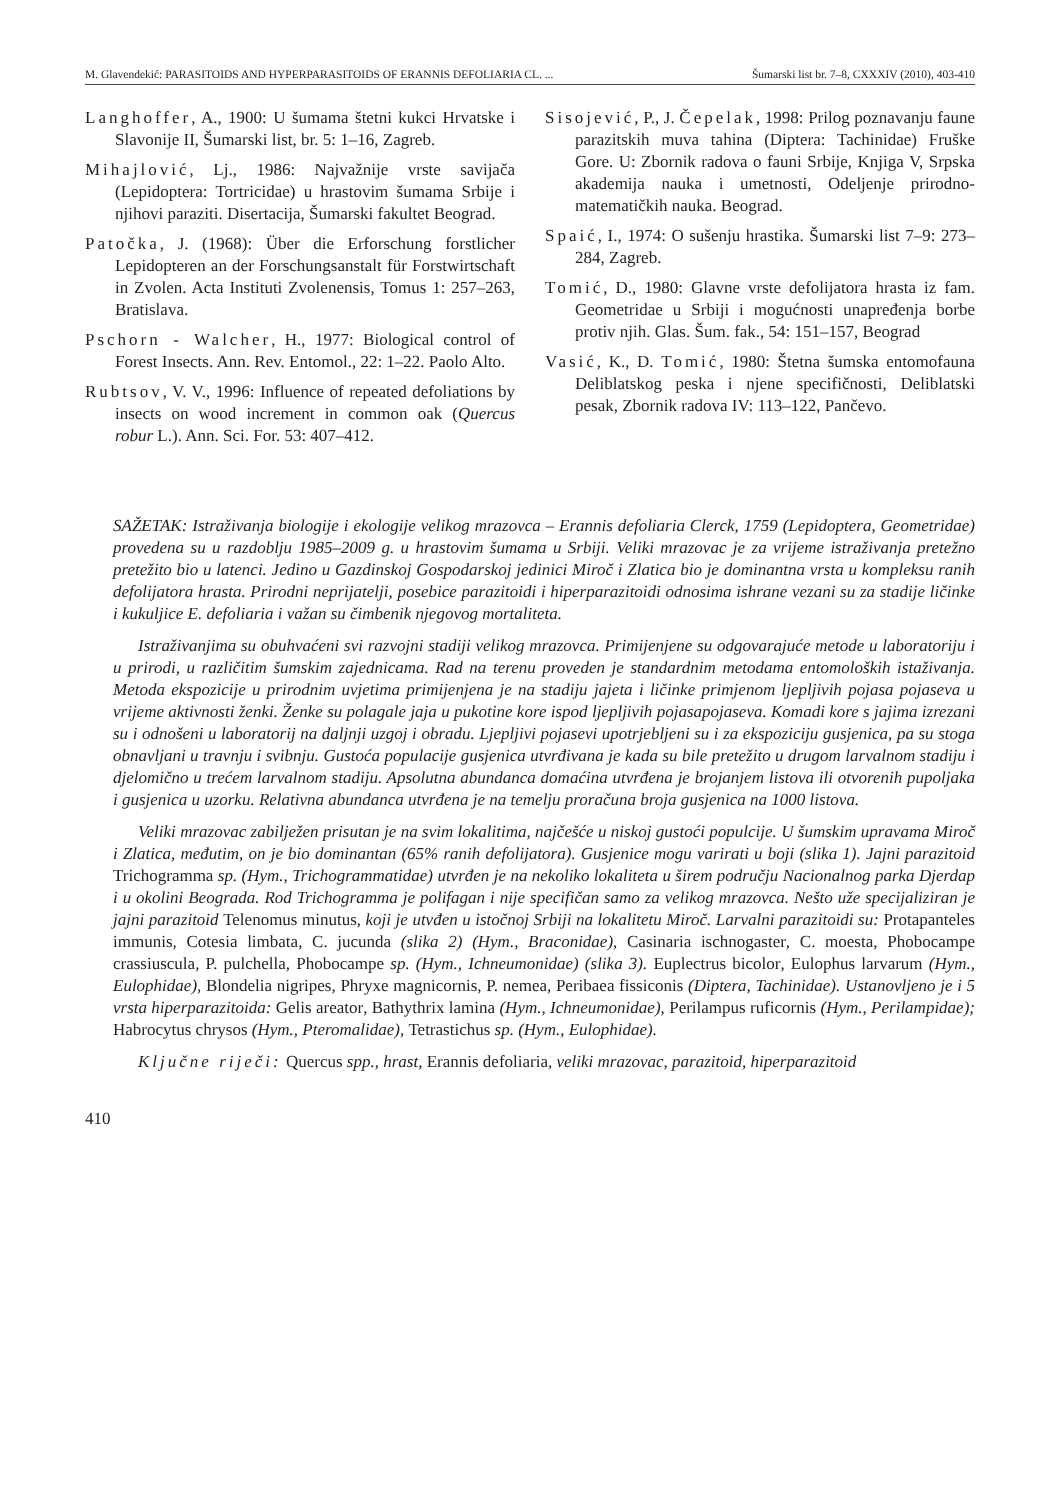M. Glavendekić: PARASITOIDS AND HYPERPARASITOIDS OF ERANNIS DEFOLIARIA CL. ... Šumarski list br. 7–8, CXXXIV (2010), 403-410
Langhoffer, A., 1900: U šumama štetni kukci Hrvatske i Slavonije II, Šumarski list, br. 5: 1–16, Zagreb.
Mihajlović, Lj., 1986: Najvažnije vrste savijača (Lepidoptera: Tortricidae) u hrastovim šumama Srbije i njihovi paraziti. Disertacija, Šumarski fakultet Beograd.
Patočka, J. (1968): Über die Erforschung forstlicher Lepidopteren an der Forschungsanstalt für Forstwirtschaft in Zvolen. Acta Instituti Zvolenensis, Tomus 1: 257–263, Bratislava.
Pschorn - Walcher, H., 1977: Biological control of Forest Insects. Ann. Rev. Entomol., 22: 1–22. Paolo Alto.
Rubtsov, V. V., 1996: Influence of repeated defoliations by insects on wood increment in common oak (Quercus robur L.). Ann. Sci. For. 53: 407–412.
Sisojević, P., J. Čepelak, 1998: Prilog poznavanju faune parazitskih muva tahina (Diptera: Tachinidae) Fruške Gore. U: Zbornik radova o fauni Srbije, Knjiga V, Srpska akademija nauka i umetnosti, Odeljenje prirodno-matematičkih nauka. Beograd.
Spaić, I., 1974: O sušenju hrastika. Šumarski list 7–9: 273–284, Zagreb.
Tomić, D., 1980: Glavne vrste defolijatora hrasta iz fam. Geometridae u Srbiji i mogućnosti unapređenja borbe protiv njih. Glas. Šum. fak., 54: 151–157, Beograd
Vasić, K., D. Tomić, 1980: Štetna šumska entomofauna Deliblatskog peska i njene specifičnosti, Deliblatski pesak, Zbornik radova IV: 113–122, Pančevo.
SAŽETAK: Istraživanja biologije i ekologije velikog mrazovca – Erannis defoliaria Clerck, 1759 (Lepidoptera, Geometridae) provedena su u razdoblju 1985–2009 g. u hrastovim šumama u Srbiji. Veliki mrazovac je za vrijeme istraživanja pretežno pretežito bio u latenci. Jedino u Gazdinskoj Gospodarskoj jedinici Miroč i Zlatica bio je dominantna vrsta u kompleksu ranih defolijatora hrasta. Prirodni neprijatelji, posebice parazitoidi i hiperparazitoidi odnosima ishrane vezani su za stadije ličinke i kukuljice E. defoliaria i važan su čimbenik njegovog mortaliteta.
Istraživanjima su obuhvaćeni svi razvojni stadiji velikog mrazovca. Primijenjene su odgovarajuće metode u laboratoriju i u prirodi, u različitim šumskim zajednicama. Rad na terenu proveden je standardnim metodama entomoloških istaživanja. Metoda ekspozicije u prirodnim uvjetima primijenjena je na stadiju jajeta i ličinke primjenom ljepljivih pojasa pojaseva u vrijeme aktivnosti ženki. Ženke su polagale jaja u pukotine kore ispod ljepljivih pojasapojaseva. Komadi kore s jajima izrezani su i odnošeni u laboratorij na daljnji uzgoj i obradu. Ljepljivi pojasevi upotrjebljeni su i za ekspoziciju gusjenica, pa su stoga obnavljani u travnju i svibnju. Gustoća populacije gusjenica utvrđivana je kada su bile pretežito u drugom larvalnom stadiju i djelomično u trećem larvalnom stadiju. Apsolutna abundanca domaćina utvrđena je brojanjem listova ili otvorenih pupoljaka i gusjenica u uzorku. Relativna abundanca utvrđena je na temelju proračuna broja gusjenica na 1000 listova.
Veliki mrazovac zabilježen prisutan je na svim lokalitima, najčešće u niskoj gustoći populcije. U šumskim upravama Miroč i Zlatica, međutim, on je bio dominantan (65% ranih defolijatora). Gusjenice mogu varirati u boji (slika 1). Jajni parazitoid Trichogramma sp. (Hym., Trichogrammatidae) utvrđen je na nekoliko lokaliteta u širem području Nacionalnog parka Djerdap i u okolini Beograda. Rod Trichogramma je polifagan i nije specifičan samo za velikog mrazovca. Nešto uže specijaliziran je jajni parazitoid Telenomus minutus, koji je utvđen u istočnoj Srbiji na lokalitetu Miroč. Larvalni parazitoidi su: Protapanteles immunis, Cotesia limbata, C. jucunda (slika 2) (Hym., Braconidae), Casinaria ischnogaster, C. moesta, Phobocampe crassiuscula, P. pulchella, Phobocampe sp. (Hym., Ichneumonidae) (slika 3). Euplectrus bicolor, Eulophus larvarum (Hym., Eulophidae), Blondelia nigripes, Phryxe magnicornis, P. nemea, Peribaea fissiconis (Diptera, Tachinidae). Ustanovljeno je i 5 vrsta hiperparazitoida: Gelis areator, Bathythrix lamina (Hym., Ichneumonidae), Perilampus ruficornis (Hym., Perilampidae); Habrocytus chrysos (Hym., Pteromalidae), Tetrastichus sp. (Hym., Eulophidae).
Ključne riječi: Quercus spp., hrast, Erannis defoliaria, veliki mrazovac, parazitoid, hiperparazitoid
410